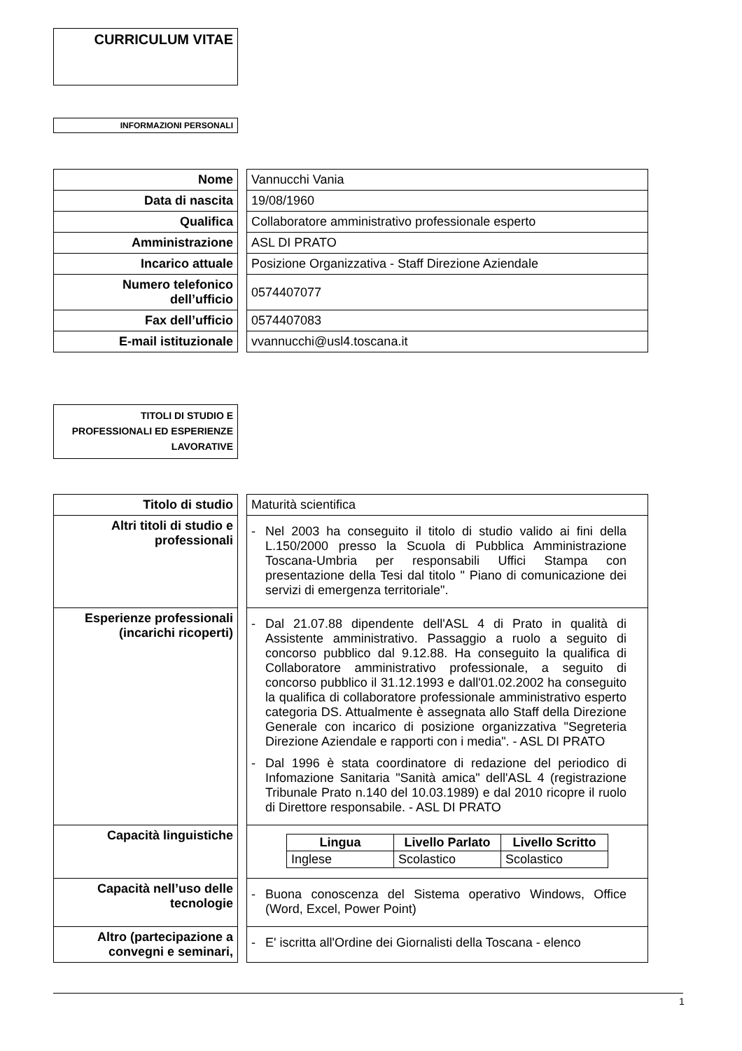CURRICULUM VITAE
INFORMAZIONI PERSONALI
| Nome | | Vannucchi Vania |
| Data di nascita | | 19/08/1960 |
| Qualifica | | Collaboratore amministrativo professionale esperto |
| Amministrazione | | ASL DI PRATO |
| Incarico attuale | | Posizione Organizzativa - Staff Direzione Aziendale |
| Numero telefonico dell’ufficio | | 0574407077 |
| Fax dell’ufficio | | 0574407083 |
| E-mail istituzionale | | vvannucchi@usl4.toscana.it |
TITOLI DI STUDIO E PROFESSIONALI ED ESPERIENZE LAVORATIVE
| Titolo di studio | | Maturità scientifica |
| Altri titoli di studio e professionali | | - Nel 2003 ha conseguito il titolo di studio valido ai fini della L.150/2000 presso la Scuola di Pubblica Amministrazione Toscana-Umbria per responsabili Uffici Stampa con presentazione della Tesi dal titolo " Piano di comunicazione dei servizi di emergenza territoriale". |
| Esperienze professionali (incarichi ricoperti) | | - Dal 21.07.88 dipendente dell'ASL 4 di Prato in qualità di Assistente amministrativo. Passaggio a ruolo a seguito di concorso pubblico dal 9.12.88. Ha conseguito la qualifica di Collaboratore amministrativo professionale, a seguito di concorso pubblico il 31.12.1993 e dall'01.02.2002 ha conseguito la qualifica di collaboratore professionale amministrativo esperto categoria DS. Attualmente è assegnata allo Staff della Direzione Generale con incarico di posizione organizzativa "Segreteria Direzione Aziendale e rapporti con i media". - ASL DI PRATO - Dal 1996 è stata coordinatore di redazione del periodico di Infomazione Sanitaria "Sanità amica" dell'ASL 4 (registrazione Tribunale Prato n.140 del 10.03.1989) e dal 2010 ricopre il ruolo di Direttore responsabile. - ASL DI PRATO |
| Capacità linguistiche | | / Lingua / Livello Parlato / Livello Scritto / / --- / --- / --- / / Inglese / Scolastico / Scolastico / |
| Capacità nell’uso delle tecnologie | | - Buona conoscenza del Sistema operativo Windows, Office (Word, Excel, Power Point) |
| Altro (partecipazione a convegni e seminari, | | - E' iscritta all'Ordine dei Giornalisti della Toscana - elenco |
1